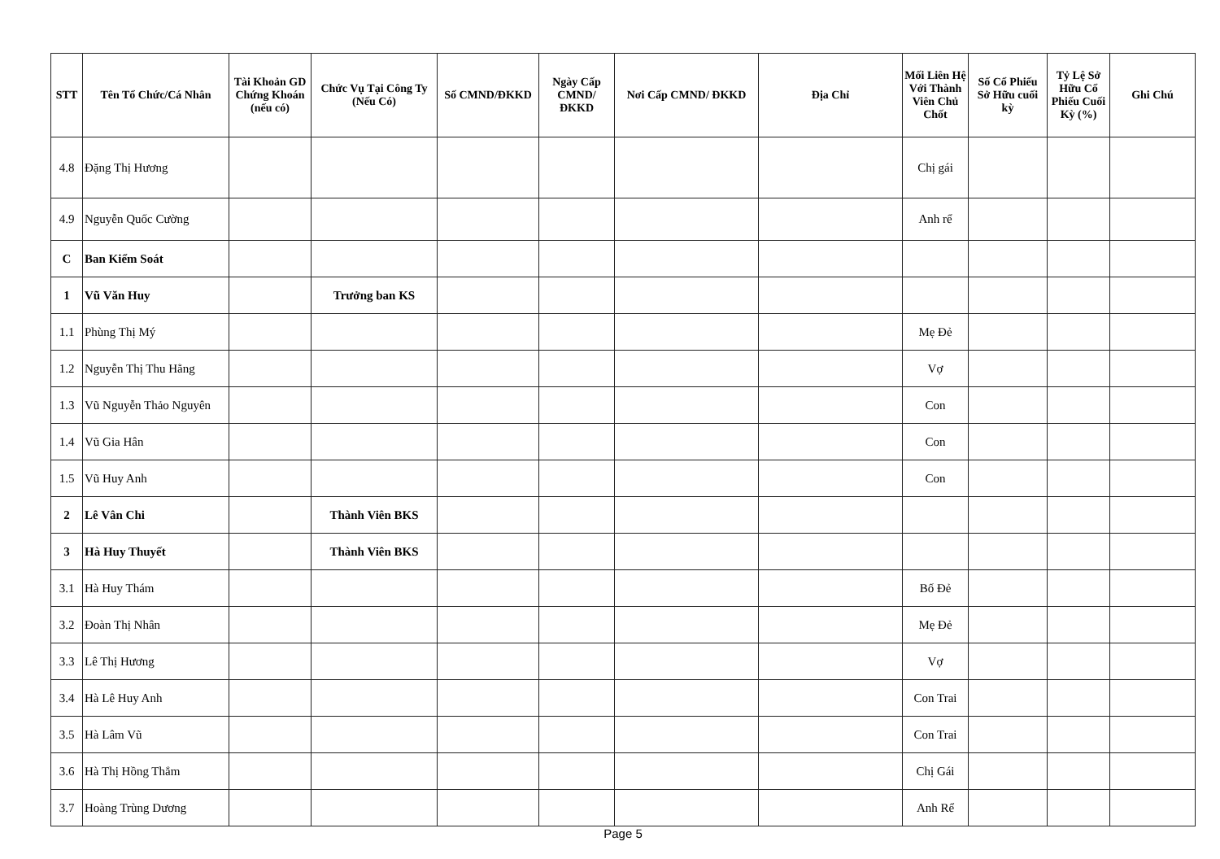| STT | Tên Tổ Chức/Cá Nhân | Tài Khoản GD Chứng Khoán (nếu có) | Chức Vụ Tại Công Ty (Nếu Có) | Số CMND/ĐKKD | Ngày Cấp CMND/ ĐKKD | Nơi Cấp CMND/ ĐKKD | Địa Chỉ | Mối Liên Hệ Với Thành Viên Chủ Chốt | Số Cổ Phiếu Sở Hữu cuối kỳ | Tỷ Lệ Sở Hữu Cổ Phiếu Cuối Kỳ (%) | Ghi Chú |
| --- | --- | --- | --- | --- | --- | --- | --- | --- | --- | --- | --- |
| 4.8 | Đặng Thị Hương | | | | | | | Chị gái | | | |
| 4.9 | Nguyễn Quốc Cường | | | | | | | Anh rể | | | |
| C | Ban Kiểm Soát | | | | | | | | | | |
| 1 | Vũ Văn Huy | | Trưởng ban KS | | | | | | | | |
| 1.1 | Phùng Thị Mý | | | | | | | Mẹ Đẻ | | | |
| 1.2 | Nguyễn Thị Thu Hằng | | | | | | | Vợ | | | |
| 1.3 | Vũ Nguyễn Thảo Nguyên | | | | | | | Con | | | |
| 1.4 | Vũ Gia Hân | | | | | | | Con | | | |
| 1.5 | Vũ Huy Anh | | | | | | | Con | | | |
| 2 | Lê Vân Chi | | Thành Viên BKS | | | | | | | | |
| 3 | Hà Huy Thuyết | | Thành Viên BKS | | | | | | | | |
| 3.1 | Hà Huy Thám | | | | | | | Bố Đẻ | | | |
| 3.2 | Đoàn Thị Nhân | | | | | | | Mẹ Đẻ | | | |
| 3.3 | Lê Thị Hương | | | | | | | Vợ | | | |
| 3.4 | Hà Lê Huy Anh | | | | | | | Con Trai | | | |
| 3.5 | Hà Lâm Vũ | | | | | | | Con Trai | | | |
| 3.6 | Hà Thị Hồng Thắm | | | | | | | Chị Gái | | | |
| 3.7 | Hoàng Trùng Dương | | | | | | | Anh Rể | | | |
Page 5